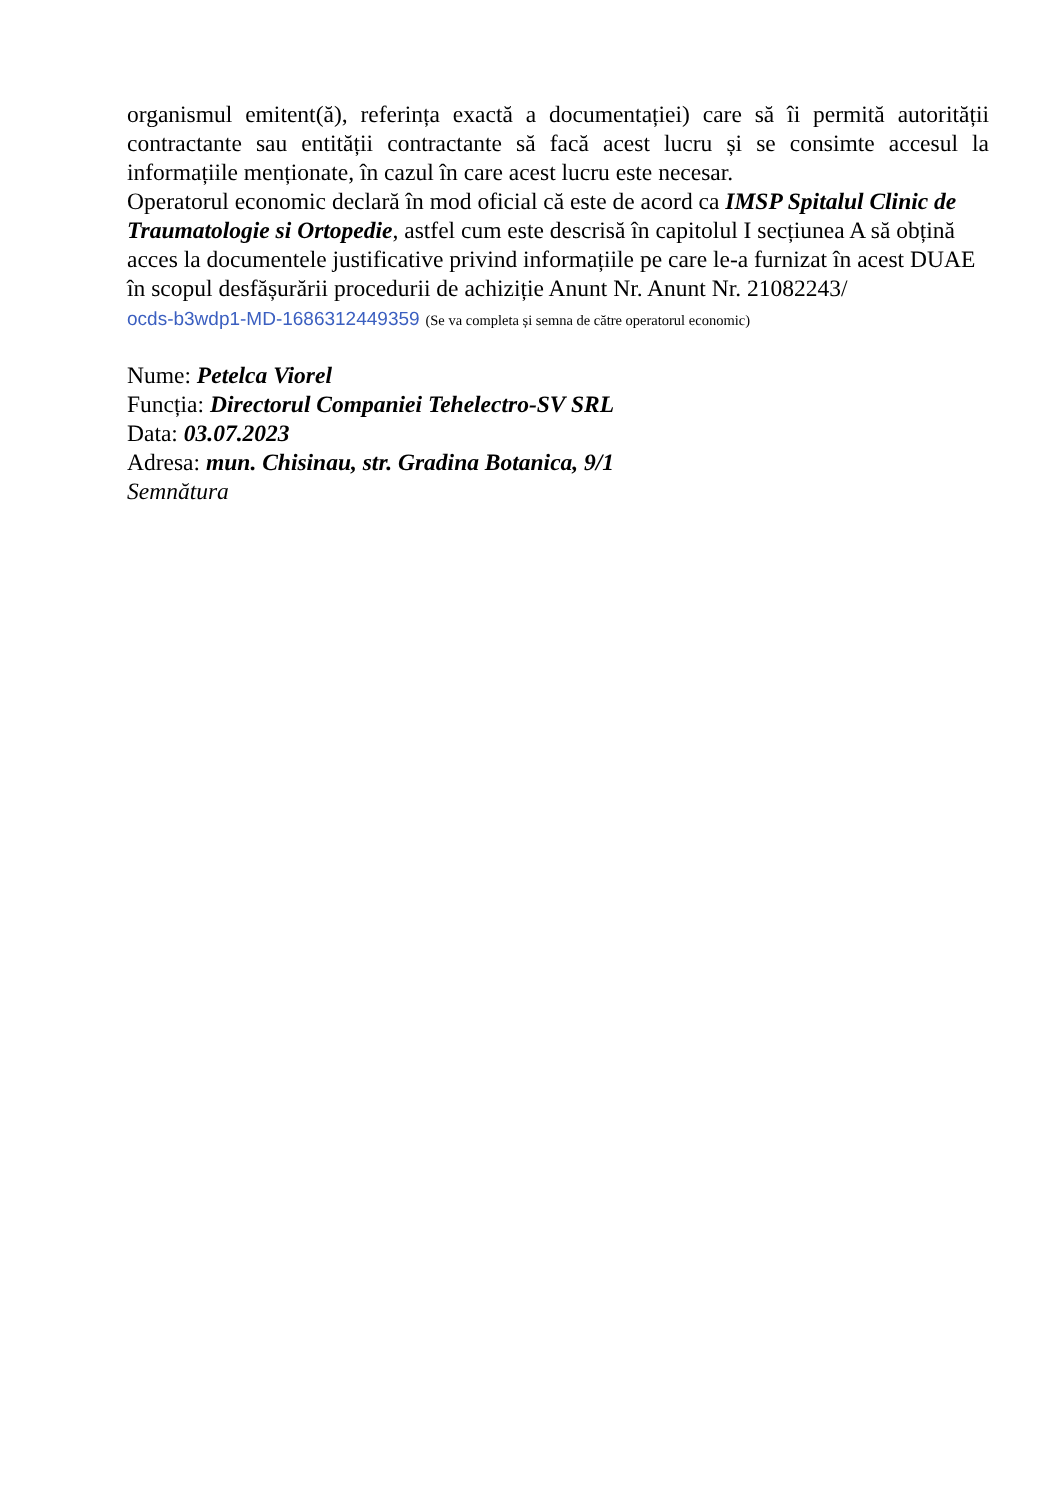organismul emitent(ă), referința exactă a documentației) care să îi permită autorității contractante sau entității contractante să facă acest lucru și se consimte accesul la informațiile menționate, în cazul în care acest lucru este necesar.
Operatorul economic declară în mod oficial că este de acord ca IMSP Spitalul Clinic de Traumatologie si Ortopedie, astfel cum este descrisă în capitolul I secțiunea A să obțină acces la documentele justificative privind informațiile pe care le-a furnizat în acest DUAE în scopul desfășurării procedurii de achiziție Anunt Nr. Anunt Nr. 21082243/
ocds-b3wdp1-MD-1686312449359 (Se va completa și semna de către operatorul economic)
Nume: Petelca Viorel
Funcția: Directorul Companiei Tehelectro-SV SRL
Data: 03.07.2023
Adresa: mun. Chisinau, str. Gradina Botanica, 9/1
Semnătura